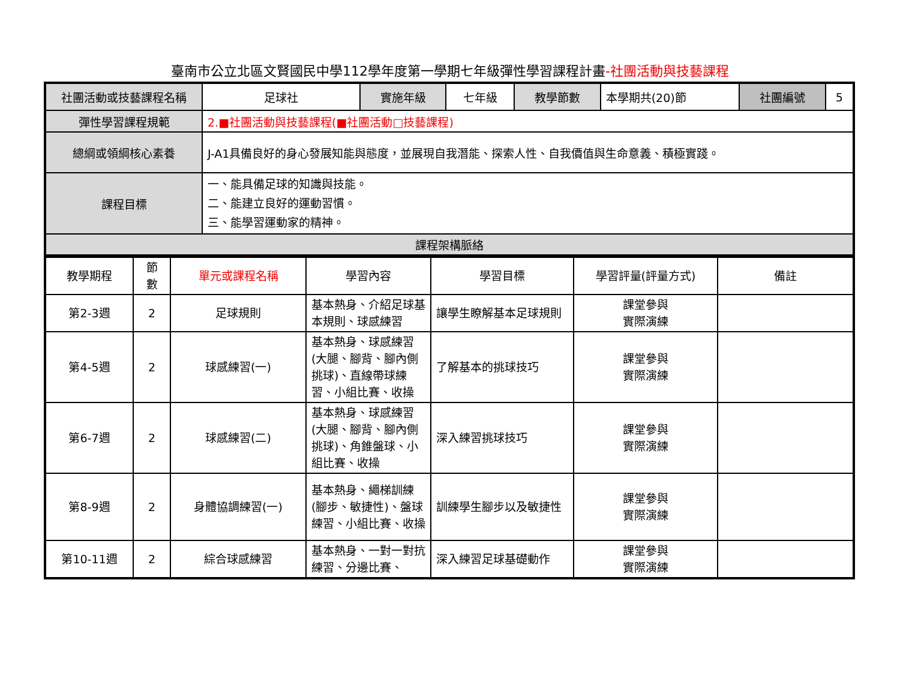臺南市公立北區文賢國民中學112學年度第一學期七年級彈性學習課程計畫-社團活動與技藝課程
| 社團活動或技藝課程名稱 | 足球社 | 實施年級 | 七年級 | 教學節數 | 本學期共(20)節 | 社團編號 | 5 |
| 彈性學習課程規範 | 2.■社團活動與技藝課程(■社團活動□技藝課程) | | | | | | |
| 總綱或領綱核心素養 | J-A1具備良好的身心發展知能與態度，並展現自我潛能、探索人性、自我價值與生命意義、積極實踐。 | | | | | | |
| 課程目標 | 一、能具備足球的知識與技能。 二、能建立良好的運動習慣。 三、能學習運動家的精神。 | | | | | | |
| 課程架構脈絡 | | | | | | | |
| 教學期程 | 節 數 | 單元或課程名稱 | 學習內容 | 學習目標 | 學習評量(評量方式) | 備註 |
| 第2-3週 | 2 | 足球規則 | 基本熱身、介紹足球基本規則、球感練習 | 讓學生瞭解基本足球規則 | 課堂參與 實際演練 | |
| 第4-5週 | 2 | 球感練習(一) | 基本熱身、球感練習(大腿、腳背、腳內側挑球)、直線帶球練習、小組比賽、收操 | 了解基本的挑球技巧 | 課堂參與 實際演練 | |
| 第6-7週 | 2 | 球感練習(二) | 基本熱身、球感練習(大腿、腳背、腳內側挑球)、角錐盤球、小組比賽、收操 | 深入練習挑球技巧 | 課堂參與 實際演練 | |
| 第8-9週 | 2 | 身體協調練習(一) | 基本熱身、繩梯訓練(腳步、敏捷性)、盤球練習、小組比賽、收操 | 訓練學生腳步以及敏捷性 | 課堂參與 實際演練 | |
| 第10-11週 | 2 | 綜合球感練習 | 基本熱身、一對一對抗練習、分邊比賽、 | 深入練習足球基礎動作 | 課堂參與 實際演練 | |